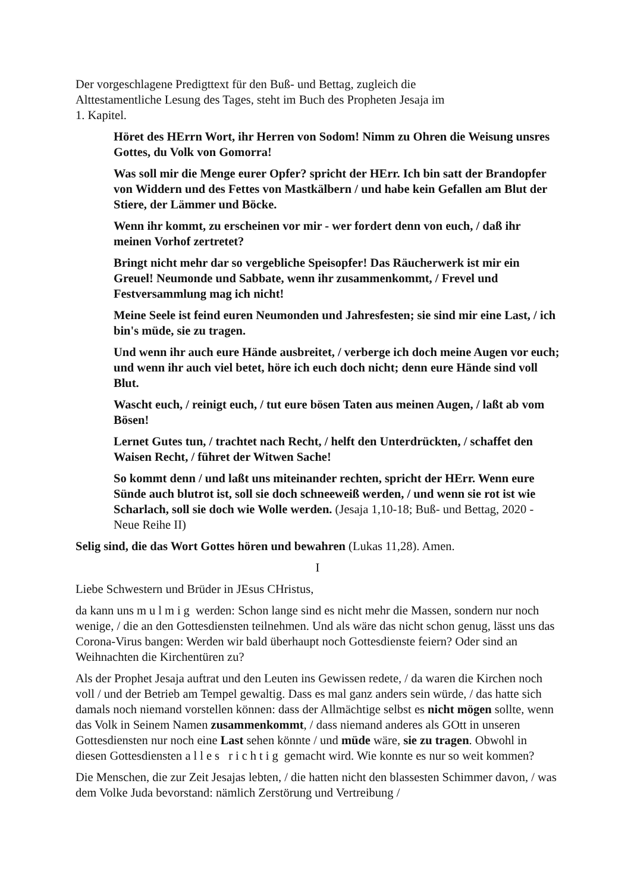Der vorgeschlagene Predigttext für den Buß- und Bettag, zugleich die
Alttestamentliche Lesung des Tages, steht im Buch des Propheten Jesaja im
1. Kapitel.
Höret des HErrn Wort, ihr Herren von Sodom! Nimm zu Ohren die Weisung unsres Gottes, du Volk von Gomorra!
Was soll mir die Menge eurer Opfer? spricht der HErr. Ich bin satt der Brandopfer von Widdern und des Fettes von Mastkälbern / und habe kein Gefallen am Blut der Stiere, der Lämmer und Böcke.
Wenn ihr kommt, zu erscheinen vor mir - wer fordert denn von euch, / daß ihr meinen Vorhof zertretet?
Bringt nicht mehr dar so vergebliche Speisopfer! Das Räucherwerk ist mir ein Greuel! Neumonde und Sabbate, wenn ihr zusammenkommt, / Frevel und Festversammlung mag ich nicht!
Meine Seele ist feind euren Neumonden und Jahresfesten; sie sind mir eine Last, / ich bin's müde, sie zu tragen.
Und wenn ihr auch eure Hände ausbreitet, / verberge ich doch meine Augen vor euch; und wenn ihr auch viel betet, höre ich euch doch nicht; denn eure Hände sind voll Blut.
Wascht euch, / reinigt euch, / tut eure bösen Taten aus meinen Augen, / laßt ab vom Bösen!
Lernet Gutes tun, / trachtet nach Recht, / helft den Unterdrückten, / schaffet den Waisen Recht, / führet der Witwen Sache!
So kommt denn / und laßt uns miteinander rechten, spricht der HErr. Wenn eure Sünde auch blutrot ist, soll sie doch schneeweiß werden, / und wenn sie rot ist wie Scharlach, soll sie doch wie Wolle werden. (Jesaja 1,10-18; Buß- und Bettag, 2020 - Neue Reihe II)
Selig sind, die das Wort Gottes hören und bewahren (Lukas 11,28). Amen.
I
Liebe Schwestern und Brüder in JEsus CHristus,
da kann uns mulmig werden: Schon lange sind es nicht mehr die Massen, sondern nur noch wenige, / die an den Gottesdiensten teilnehmen. Und als wäre das nicht schon genug, lässt uns das Corona-Virus bangen: Werden wir bald überhaupt noch Gottesdienste feiern? Oder sind an Weihnachten die Kirchentüren zu?
Als der Prophet Jesaja auftrat und den Leuten ins Gewissen redete, / da waren die Kirchen noch voll / und der Betrieb am Tempel gewaltig. Dass es mal ganz anders sein würde, / das hatte sich damals noch niemand vorstellen können: dass der Allmächtige selbst es nicht mögen sollte, wenn das Volk in Seinem Namen zusammenkommt, / dass niemand anderes als GOtt in unseren Gottesdiensten nur noch eine Last sehen könnte / und müde wäre, sie zu tragen. Obwohl in diesen Gottesdiensten alles richtig gemacht wird. Wie konnte es nur so weit kommen?
Die Menschen, die zur Zeit Jesajas lebten, / die hatten nicht den blassesten Schimmer davon, / was dem Volke Juda bevorstand: nämlich Zerstörung und Vertreibung /